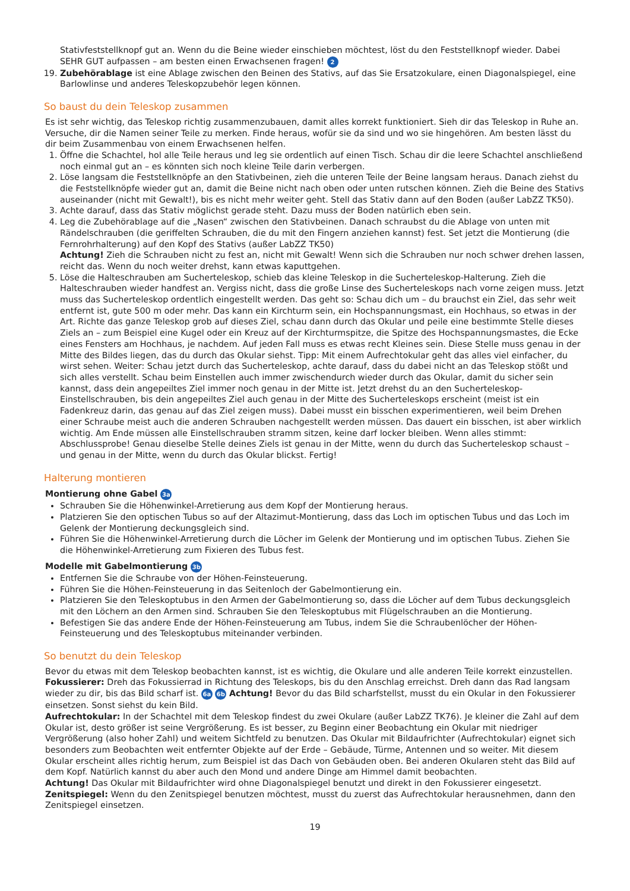Stativfeststellknopf gut an. Wenn du die Beine wieder einschieben möchtest, löst du den Feststellknopf wieder. Dabei SEHR GUT aufpassen – am besten einen Erwachsenen fragen! 2
19. Zubehörablage ist eine Ablage zwischen den Beinen des Stativs, auf das Sie Ersatzokulare, einen Diagonalspiegel, eine Barlowlinse und anderes Teleskopzubehör legen können.
So baust du dein Teleskop zusammen
Es ist sehr wichtig, das Teleskop richtig zusammenzubauen, damit alles korrekt funktioniert. Sieh dir das Teleskop in Ruhe an. Versuche, dir die Namen seiner Teile zu merken. Finde heraus, wofür sie da sind und wo sie hingehören. Am besten lässt du dir beim Zusammenbau von einem Erwachsenen helfen.
1. Öffne die Schachtel, hol alle Teile heraus und leg sie ordentlich auf einen Tisch. Schau dir die leere Schachtel anschließend noch einmal gut an – es könnten sich noch kleine Teile darin verbergen.
2. Löse langsam die Feststellknöpfe an den Stativbeinen, zieh die unteren Teile der Beine langsam heraus. Danach ziehst du die Feststellknöpfe wieder gut an, damit die Beine nicht nach oben oder unten rutschen können. Zieh die Beine des Stativs auseinander (nicht mit Gewalt!), bis es nicht mehr weiter geht. Stell das Stativ dann auf den Boden (außer LabZZ TK50).
3. Achte darauf, dass das Stativ möglichst gerade steht. Dazu muss der Boden natürlich eben sein.
4. Leg die Zubehörablage auf die „Nasen“ zwischen den Stativbeinen. Danach schraubst du die Ablage von unten mit Rändelschrauben (die geriffelten Schrauben, die du mit den Fingern anziehen kannst) fest. Set jetzt die Montierung (die Fernrohrhalterung) auf den Kopf des Stativs (außer LabZZ TK50)
Achtung! Zieh die Schrauben nicht zu fest an, nicht mit Gewalt! Wenn sich die Schrauben nur noch schwer drehen lassen, reicht das. Wenn du noch weiter drehst, kann etwas kaputtgehen.
5. Löse die Halteschrauben am Sucherteleskop, schieb das kleine Teleskop in die Sucherteleskop-Halterung. Zieh die Halteschrauben wieder handfest an. Vergiss nicht, dass die große Linse des Sucherteleskops nach vorne zeigen muss. Jetzt muss das Sucherteleskop ordentlich eingestellt werden. Das geht so: Schau dich um – du brauchst ein Ziel, das sehr weit entfernt ist, gute 500 m oder mehr. Das kann ein Kirchturm sein, ein Hochspannungsmast, ein Hochhaus, so etwas in der Art. Richte das ganze Teleskop grob auf dieses Ziel, schau dann durch das Okular und peile eine bestimmte Stelle dieses Ziels an – zum Beispiel eine Kugel oder ein Kreuz auf der Kirchturmspitze, die Spitze des Hochspannungsmastes, die Ecke eines Fensters am Hochhaus, je nachdem. Auf jeden Fall muss es etwas recht Kleines sein. Diese Stelle muss genau in der Mitte des Bildes liegen, das du durch das Okular siehst. Tipp: Mit einem Aufrechtokular geht das alles viel einfacher, du wirst sehen. Weiter: Schau jetzt durch das Sucherteleskop, achte darauf, dass du dabei nicht an das Teleskop stößt und sich alles verstellt. Schau beim Einstellen auch immer zwischendurch wieder durch das Okular, damit du sicher sein kannst, dass dein angepeiltes Ziel immer noch genau in der Mitte ist. Jetzt drehst du an den Sucherteleskop-Einstellschrauben, bis dein angepeiltes Ziel auch genau in der Mitte des Sucherteleskops erscheint (meist ist ein Fadenkreuz darin, das genau auf das Ziel zeigen muss). Dabei musst ein bisschen experimentieren, weil beim Drehen einer Schraube meist auch die anderen Schrauben nachgestellt werden müssen. Das dauert ein bisschen, ist aber wirklich wichtig. Am Ende müssen alle Einstellschrauben stramm sitzen, keine darf locker bleiben. Wenn alles stimmt: Abschlussprobe! Genau dieselbe Stelle deines Ziels ist genau in der Mitte, wenn du durch das Sucherteleskop schaust – und genau in der Mitte, wenn du durch das Okular blickst. Fertig!
Halterung montieren
Montierung ohne Gabel 3a
Schrauben Sie die Höhenwinkel-Arretierung aus dem Kopf der Montierung heraus.
Platzieren Sie den optischen Tubus so auf der Altazimut-Montierung, dass das Loch im optischen Tubus und das Loch im Gelenk der Montierung deckungsgleich sind.
Führen Sie die Höhenwinkel-Arretierung durch die Löcher im Gelenk der Montierung und im optischen Tubus. Ziehen Sie die Höhenwinkel-Arretierung zum Fixieren des Tubus fest.
Modelle mit Gabelmontierung 3b
Entfernen Sie die Schraube von der Höhen-Feinsteuerung.
Führen Sie die Höhen-Feinsteuerung in das Seitenloch der Gabelmontierung ein.
Platzieren Sie den Teleskoptubus in den Armen der Gabelmontierung so, dass die Löcher auf dem Tubus deckungsgleich mit den Löchern an den Armen sind. Schrauben Sie den Teleskoptubus mit Flügelschrauben an die Montierung.
Befestigen Sie das andere Ende der Höhen-Feinsteuerung am Tubus, indem Sie die Schraubenlöcher der Höhen-Feinsteuerung und des Teleskoptubus miteinander verbinden.
So benutzt du dein Teleskop
Bevor du etwas mit dem Teleskop beobachten kannst, ist es wichtig, die Okulare und alle anderen Teile korrekt einzustellen.
Fokussierer: Dreh das Fokussierrad in Richtung des Teleskops, bis du den Anschlag erreichst. Dreh dann das Rad langsam wieder zu dir, bis das Bild scharf ist. 6a 6b Achtung! Bevor du das Bild scharfstellst, musst du ein Okular in den Fokussierer einsetzen. Sonst siehst du kein Bild.
Aufrechtokular: In der Schachtel mit dem Teleskop findest du zwei Okulare (außer LabZZ TK76). Je kleiner die Zahl auf dem Okular ist, desto größer ist seine Vergrößerung. Es ist besser, zu Beginn einer Beobachtung ein Okular mit niedriger Vergrößerung (also hoher Zahl) und weitem Sichtfeld zu benutzen. Das Okular mit Bildaufrichter (Aufrechtokular) eignet sich besonders zum Beobachten weit entfernter Objekte auf der Erde – Gebäude, Türme, Antennen und so weiter. Mit diesem Okular erscheint alles richtig herum, zum Beispiel ist das Dach von Gebäuden oben. Bei anderen Okularen steht das Bild auf dem Kopf. Natürlich kannst du aber auch den Mond und andere Dinge am Himmel damit beobachten.
Achtung! Das Okular mit Bildaufrichter wird ohne Diagonalspiegel benutzt und direkt in den Fokussierer eingesetzt.
Zenitspiegel: Wenn du den Zenitspiegel benutzen möchtest, musst du zuerst das Aufrechtokular herausnehmen, dann den Zenitspiegel einsetzen.
19